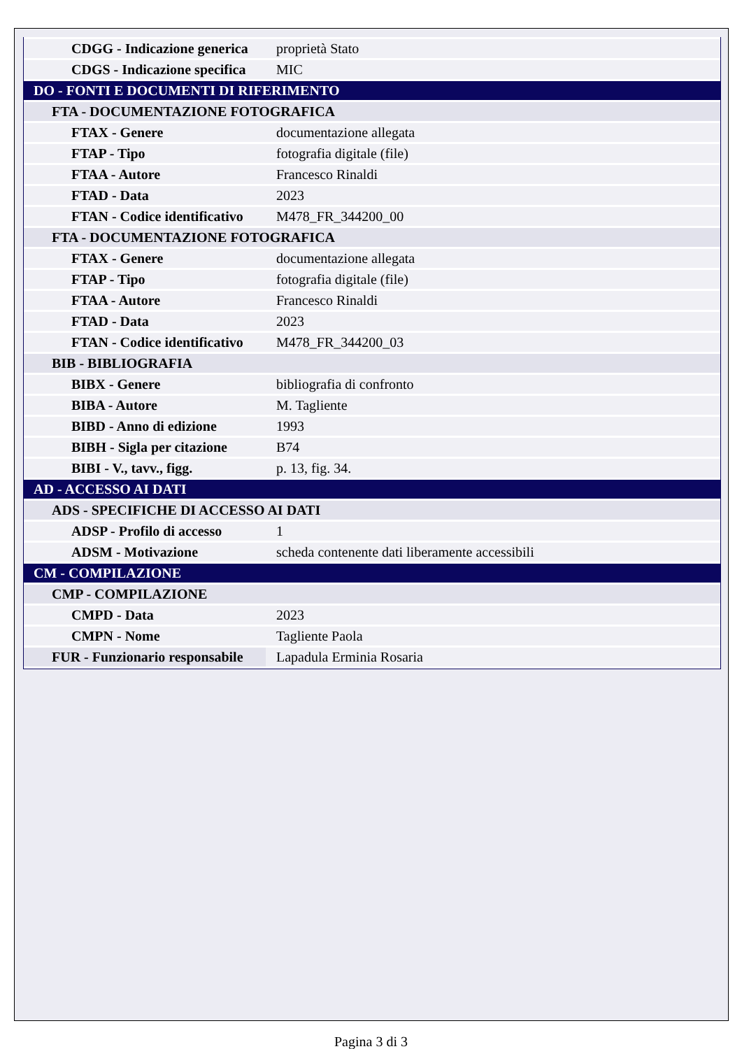| CDGG - Indicazione generica | proprietà Stato |
| CDGS - Indicazione specifica | MIC |
| DO - FONTI E DOCUMENTI DI RIFERIMENTO | |
| FTA - DOCUMENTAZIONE FOTOGRAFICA | |
| FTAX - Genere | documentazione allegata |
| FTAP - Tipo | fotografia digitale (file) |
| FTAA - Autore | Francesco Rinaldi |
| FTAD - Data | 2023 |
| FTAN - Codice identificativo | M478_FR_344200_00 |
| FTA - DOCUMENTAZIONE FOTOGRAFICA | |
| FTAX - Genere | documentazione allegata |
| FTAP - Tipo | fotografia digitale (file) |
| FTAA - Autore | Francesco Rinaldi |
| FTAD - Data | 2023 |
| FTAN - Codice identificativo | M478_FR_344200_03 |
| BIB - BIBLIOGRAFIA | |
| BIBX - Genere | bibliografia di confronto |
| BIBA - Autore | M. Tagliente |
| BIBD - Anno di edizione | 1993 |
| BIBH - Sigla per citazione | B74 |
| BIBI - V., tavv., figg. | p. 13, fig. 34. |
| AD - ACCESSO AI DATI | |
| ADS - SPECIFICHE DI ACCESSO AI DATI | |
| ADSP - Profilo di accesso | 1 |
| ADSM - Motivazione | scheda contenente dati liberamente accessibili |
| CM - COMPILAZIONE | |
| CMP - COMPILAZIONE | |
| CMPD - Data | 2023 |
| CMPN - Nome | Tagliente Paola |
| FUR - Funzionario responsabile | Lapadula Erminia Rosaria |
Pagina 3 di 3